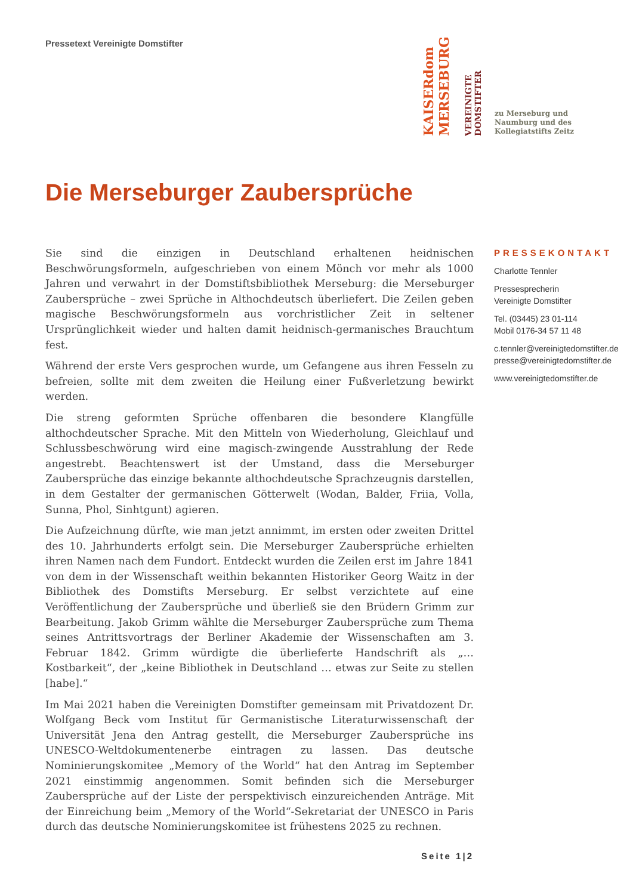Pressetext Vereinigte Domstifter
KAISERdom MERSEBURG
VEREINIGTE DOMSTIFTER
zu Merseburg und
Naumburg und des
Kollegiatstifts Zeitz
Die Merseburger Zaubersprüche
Sie sind die einzigen in Deutschland erhaltenen heidnischen Beschwörungsformeln, aufgeschrieben von einem Mönch vor mehr als 1000 Jahren und verwahrt in der Domstiftsbibliothek Merseburg: die Merseburger Zaubersprüche – zwei Sprüche in Althochdeutsch überliefert. Die Zeilen geben magische Beschwörungsformeln aus vorchristlicher Zeit in seltener Ursprünglichkeit wieder und halten damit heidnisch-germanisches Brauchtum fest.
Während der erste Vers gesprochen wurde, um Gefangene aus ihren Fesseln zu befreien, sollte mit dem zweiten die Heilung einer Fußverletzung bewirkt werden.
Die streng geformten Sprüche offenbaren die besondere Klangfülle althochdeutscher Sprache. Mit den Mitteln von Wiederholung, Gleichlauf und Schlussbeschwörung wird eine magisch-zwingende Ausstrahlung der Rede angestrebt. Beachtenswert ist der Umstand, dass die Merseburger Zaubersprüche das einzige bekannte althochdeutsche Sprachzeugnis darstellen, in dem Gestalter der germanischen Götterwelt (Wodan, Balder, Friia, Volla, Sunna, Phol, Sinhtgunt) agieren.
Die Aufzeichnung dürfte, wie man jetzt annimmt, im ersten oder zweiten Drittel des 10. Jahrhunderts erfolgt sein. Die Merseburger Zaubersprüche erhielten ihren Namen nach dem Fundort. Entdeckt wurden die Zeilen erst im Jahre 1841 von dem in der Wissenschaft weithin bekannten Historiker Georg Waitz in der Bibliothek des Domstifts Merseburg. Er selbst verzichtete auf eine Veröffentlichung der Zaubersprüche und überließ sie den Brüdern Grimm zur Bearbeitung. Jakob Grimm wählte die Merseburger Zaubersprüche zum Thema seines Antrittsvortrags der Berliner Akademie der Wissenschaften am 3. Februar 1842. Grimm würdigte die überlieferte Handschrift als „… Kostbarkeit“, der „keine Bibliothek in Deutschland … etwas zur Seite zu stellen [habe].“
Im Mai 2021 haben die Vereinigten Domstifter gemeinsam mit Privatdozent Dr. Wolfgang Beck vom Institut für Germanistische Literaturwissenschaft der Universität Jena den Antrag gestellt, die Merseburger Zaubersprüche ins UNESCO-Weltdokumentenerbe eintragen zu lassen. Das deutsche Nominierungskomitee „Memory of the World“ hat den Antrag im September 2021 einstimmig angenommen. Somit befinden sich die Merseburger Zaubersprüche auf der Liste der perspektivisch einzureichenden Anträge. Mit der Einreichung beim „Memory of the World“-Sekretariat der UNESCO in Paris durch das deutsche Nominierungskomitee ist frühestens 2025 zu rechnen.
PRESSEKONTAKT
Charlotte Tennler
Pressesprecherin
Vereinigte Domstifter
Tel. (03445) 23 01-114
Mobil 0176-34 57 11 48
c.tennler@vereinigtedomstifter.de
presse@vereinigtedomstifter.de
www.vereinigtedomstifter.de
Seite 1|2